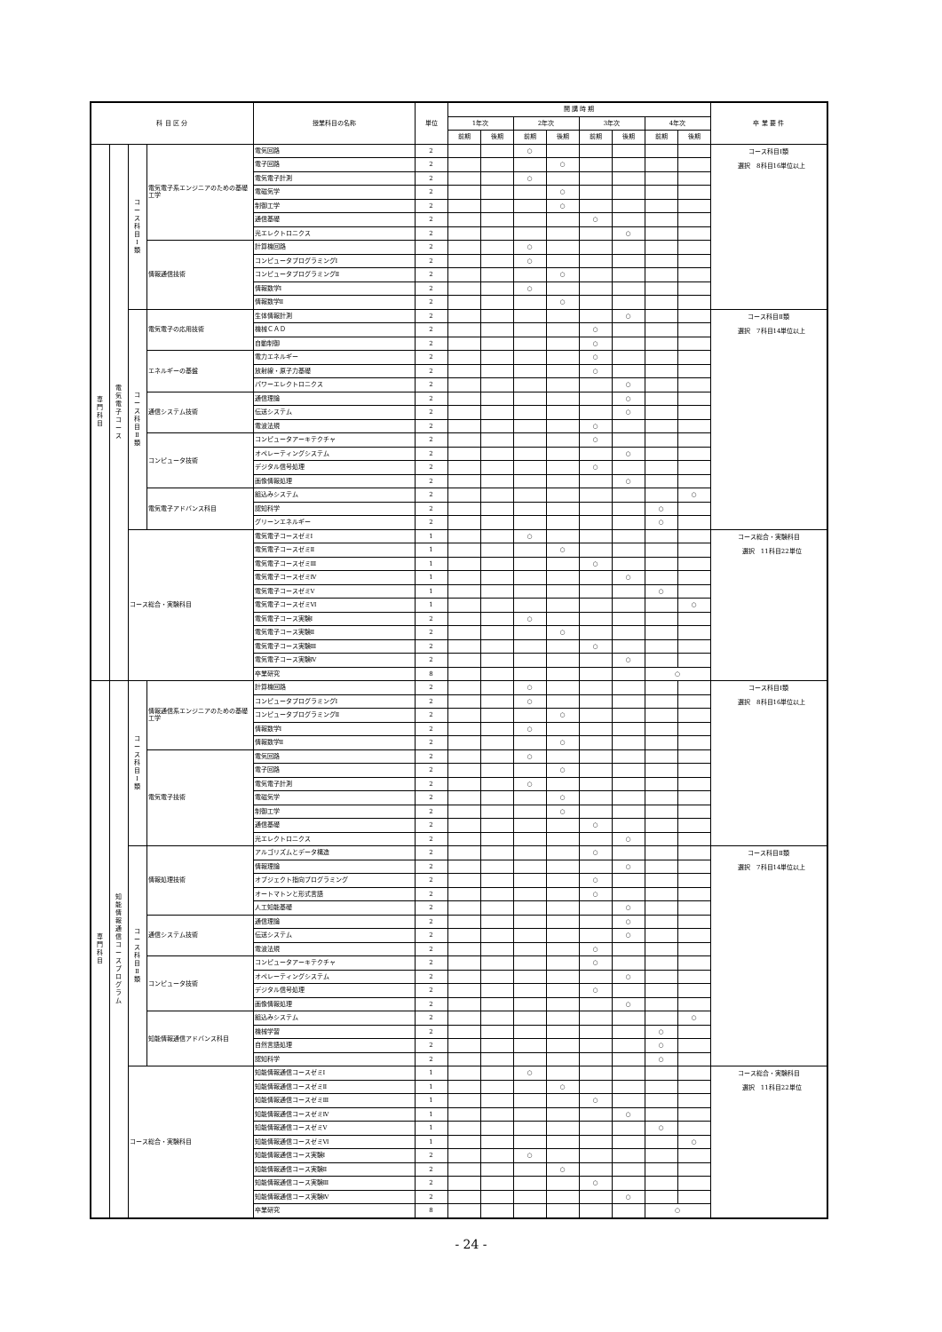| 科 目 区 分 | | | | 授業科目の名称 | 単位 | 開 講 時 期 | | | | | | | | 卒 業 要 件 |
| --- | --- | --- | --- | --- | --- | --- | --- | --- | --- | --- | --- | --- | --- | --- |
| | | | | | | 1年次 | | 2年次 | | 3年次 | | 4年次 | | |
| | | | | | | 前期 | 後期 | 前期 | 後期 | 前期 | 後期 | 前期 | 後期 | |
| 専 門 科 目 | 電 気 電 子 コ ー ス | コ ー ス 科 目 Ⅰ 類 | 電気電子系エンジニアのための基礎工学 | 電気回路 | 2 | | | ○ | | | | | | コース科目Ⅰ類 選択 8科目16単位以上 |
| | | | | 電子回路 | 2 | | | | ○ | | | | | |
| | | | | 電気電子計測 | 2 | | | ○ | | | | | | |
| | | | | 電磁気学 | 2 | | | | ○ | | | | | |
| | | | | 制御工学 | 2 | | | | ○ | | | | | |
| | | | | 通信基礎 | 2 | | | | | ○ | | | | |
| | | | | 光エレクトロニクス | 2 | | | | | | ○ | | | |
| | | | 情報通信技術 | 計算機回路 | 2 | | | ○ | | | | | | |
| | | | | コンピュータプログラミングⅠ | 2 | | | ○ | | | | | | |
| | | | | コンピュータプログラミングⅡ | 2 | | | | ○ | | | | | |
| | | | | 情報数学Ⅰ | 2 | | | ○ | | | | | | |
| | | | | 情報数学Ⅱ | 2 | | | | ○ | | | | | |
| | | コ ー ス 科 目 Ⅱ 類 | 電気電子の応用技術 | 生体情報計測 | 2 | | | | | | ○ | | | コース科目Ⅱ類 選択 7科目14単位以上 |
| | | | | 機械ＣＡＤ | 2 | | | | | ○ | | | | |
| | | | | 自動制御 | 2 | | | | | ○ | | | | |
| | | | エネルギーの基盤 | 電力エネルギー | 2 | | | | | ○ | | | | |
| | | | | 放射線・原子力基礎 | 2 | | | | | ○ | | | | |
| | | | | パワーエレクトロニクス | 2 | | | | | | ○ | | | |
| | | | 通信システム技術 | 通信理論 | 2 | | | | | | ○ | | | |
| | | | | 伝送システム | 2 | | | | | | ○ | | | |
| | | | | 電波法規 | 2 | | | | | ○ | | | | |
| | | | コンピュータ技術 | コンピュータアーキテクチャ | 2 | | | | | ○ | | | | |
| | | | | オペレーティングシステム | 2 | | | | | | ○ | | | |
| | | | | デジタル信号処理 | 2 | | | | | ○ | | | | |
| | | | | 画像情報処理 | 2 | | | | | | ○ | | | |
| | | | 電気電子アドバンス科目 | 組込みシステム | 2 | | | | | | | | ○ | |
| | | | | 認知科学 | 2 | | | | | | | ○ | | |
| | | | | グリーンエネルギー | 2 | | | | | | | ○ | | |
| | | コース総合・実験科目 | | 電気電子コースゼミⅠ | 1 | | | ○ | | | | | | コース総合・実験科目 選択 11科目22単位 |
| | | | | 電気電子コースゼミⅡ | 1 | | | | ○ | | | | | |
| | | | | 電気電子コースゼミⅢ | 1 | | | | | ○ | | | | |
| | | | | 電気電子コースゼミⅣ | 1 | | | | | | ○ | | | |
| | | | | 電気電子コースゼミⅤ | 1 | | | | | | | ○ | | |
| | | | | 電気電子コースゼミⅥ | 1 | | | | | | | | ○ | |
| | | | | 電気電子コース実験Ⅰ | 2 | | | ○ | | | | | | |
| | | | | 電気電子コース実験Ⅱ | 2 | | | | ○ | | | | | |
| | | | | 電気電子コース実験Ⅲ | 2 | | | | | ○ | | | | |
| | | | | 電気電子コース実験Ⅳ | 2 | | | | | | ○ | | | |
| | | | | 卒業研究 | 8 | | | | | | | ○ | | |
| 専 門 科 目 | 知 能 情 報 通 信 コ ー ス プ ロ グ ラ ム | コ ー ス 科 目 Ⅰ 類 | 情報通信系エンジニアのための基礎工学 | 計算機回路 | 2 | | | ○ | | | | | | コース科目Ⅰ類 選択 8科目16単位以上 |
| | | | | コンピュータプログラミングⅠ | 2 | | | ○ | | | | | | |
| | | | | コンピュータプログラミングⅡ | 2 | | | | ○ | | | | | |
| | | | | 情報数学Ⅰ | 2 | | | ○ | | | | | | |
| | | | | 情報数学Ⅱ | 2 | | | | ○ | | | | | |
| | | | 電気電子技術 | 電気回路 | 2 | | | ○ | | | | | | |
| | | | | 電子回路 | 2 | | | | ○ | | | | | |
| | | | | 電気電子計測 | 2 | | | ○ | | | | | | |
| | | | | 電磁気学 | 2 | | | | ○ | | | | | |
| | | | | 制御工学 | 2 | | | | ○ | | | | | |
| | | | | 通信基礎 | 2 | | | | | ○ | | | | |
| | | | | 光エレクトロニクス | 2 | | | | | | ○ | | | |
| | | コ ー ス 科 目 Ⅱ 類 | 情報処理技術 | アルゴリズムとデータ構造 | 2 | | | | | ○ | | | | コース科目Ⅱ類 選択 7科目14単位以上 |
| | | | | 情報理論 | 2 | | | | | | ○ | | | |
| | | | | オブジェクト指向プログラミング | 2 | | | | | ○ | | | | |
| | | | | オートマトンと形式言語 | 2 | | | | | ○ | | | | |
| | | | | 人工知能基礎 | 2 | | | | | | ○ | | | |
| | | | 通信システム技術 | 通信理論 | 2 | | | | | | ○ | | | |
| | | | | 伝送システム | 2 | | | | | | ○ | | | |
| | | | | 電波法規 | 2 | | | | | ○ | | | | |
| | | | コンピュータ技術 | コンピュータアーキテクチャ | 2 | | | | | ○ | | | | |
| | | | | オペレーティングシステム | 2 | | | | | | ○ | | | |
| | | | | デジタル信号処理 | 2 | | | | | ○ | | | | |
| | | | | 画像情報処理 | 2 | | | | | | ○ | | | |
| | | | 知能情報通信アドバンス科目 | 組込みシステム | 2 | | | | | | | | ○ | |
| | | | | 機械学習 | 2 | | | | | | | ○ | | |
| | | | | 自然言語処理 | 2 | | | | | | | ○ | | |
| | | | | 認知科学 | 2 | | | | | | | ○ | | |
| | | コース総合・実験科目 | | 知能情報通信コースゼミⅠ | 1 | | | ○ | | | | | | コース総合・実験科目 選択 11科目22単位 |
| | | | | 知能情報通信コースゼミⅡ | 1 | | | | ○ | | | | | |
| | | | | 知能情報通信コースゼミⅢ | 1 | | | | | ○ | | | | |
| | | | | 知能情報通信コースゼミⅣ | 1 | | | | | | ○ | | | |
| | | | | 知能情報通信コースゼミⅤ | 1 | | | | | | | ○ | | |
| | | | | 知能情報通信コースゼミⅥ | 1 | | | | | | | | ○ | |
| | | | | 知能情報通信コース実験Ⅰ | 2 | | | ○ | | | | | | |
| | | | | 知能情報通信コース実験Ⅱ | 2 | | | | ○ | | | | | |
| | | | | 知能情報通信コース実験Ⅲ | 2 | | | | | ○ | | | | |
| | | | | 知能情報通信コース実験Ⅳ | 2 | | | | | | ○ | | | |
| | | | | 卒業研究 | 8 | | | | | | | ○ | | |
- 24 -